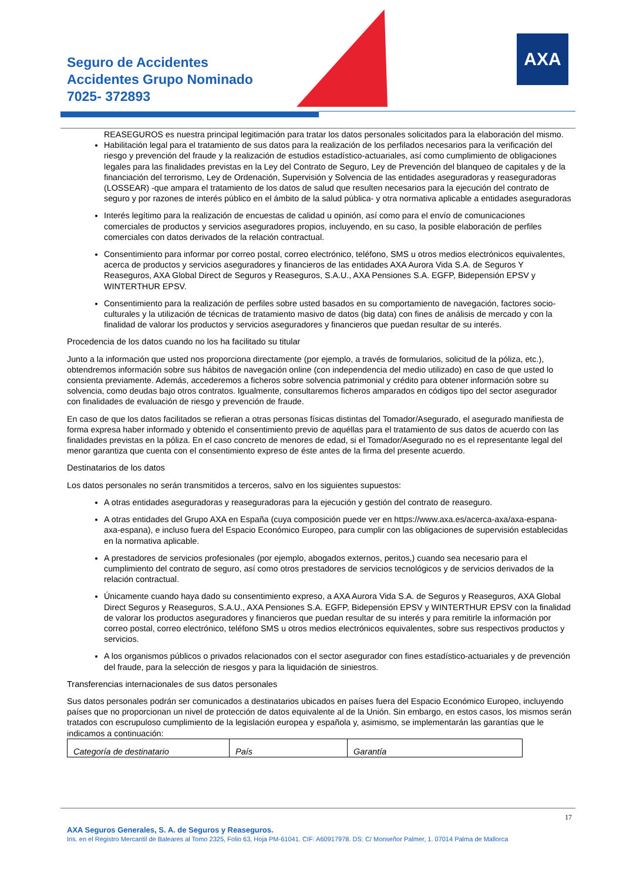Seguro de Accidentes
Accidentes Grupo Nominado
7025- 372893
AXA
REASEGUROS es nuestra principal legitimación para tratar los datos personales solicitados para la elaboración del mismo.
Habilitación legal para el tratamiento de sus datos para la realización de los perfilados necesarios para la verificación del riesgo y prevención del fraude y la realización de estudios estadístico-actuariales, así como cumplimiento de obligaciones legales para las finalidades previstas en la Ley del Contrato de Seguro, Ley de Prevención del blanqueo de capitales y de la financiación del terrorismo, Ley de Ordenación, Supervisión y Solvencia de las entidades aseguradoras y reaseguradoras (LOSSEAR) -que ampara el tratamiento de los datos de salud que resulten necesarios para la ejecución del contrato de seguro y por razones de interés público en el ámbito de la salud pública- y otra normativa aplicable a entidades aseguradoras
Interés legítimo para la realización de encuestas de calidad u opinión, así como para el envío de comunicaciones comerciales de productos y servicios aseguradores propios, incluyendo, en su caso, la posible elaboración de perfiles comerciales con datos derivados de la relación contractual.
Consentimiento para informar por correo postal, correo electrónico, teléfono, SMS u otros medios electrónicos equivalentes, acerca de productos y servicios aseguradores y financieros de las entidades AXA Aurora Vida S.A. de Seguros Y Reaseguros, AXA Global Direct de Seguros y Reaseguros, S.A.U., AXA Pensiones S.A. EGFP, Bidepensión EPSV y WINTERTHUR EPSV.
Consentimiento para la realización de perfiles sobre usted basados en su comportamiento de navegación, factores socio-culturales y la utilización de técnicas de tratamiento masivo de datos (big data) con fines de análisis de mercado y con la finalidad de valorar los productos y servicios aseguradores y financieros que puedan resultar de su interés.
Procedencia de los datos cuando no los ha facilitado su titular
Junto a la información que usted nos proporciona directamente (por ejemplo, a través de formularios, solicitud de la póliza, etc.), obtendremos información sobre sus hábitos de navegación online (con independencia del medio utilizado) en caso de que usted lo consienta previamente. Además, accederemos a ficheros sobre solvencia patrimonial y crédito para obtener información sobre su solvencia, como deudas bajo otros contratos. Igualmente, consultaremos ficheros amparados en códigos tipo del sector asegurador con finalidades de evaluación de riesgo y prevención de fraude.
En caso de que los datos facilitados se refieran a otras personas físicas distintas del Tomador/Asegurado, el asegurado manifiesta de forma expresa haber informado y obtenido el consentimiento previo de aquéllas para el tratamiento de sus datos de acuerdo con las finalidades previstas en la póliza. En el caso concreto de menores de edad, si el Tomador/Asegurado no es el representante legal del menor garantiza que cuenta con el consentimiento expreso de éste antes de la firma del presente acuerdo.
Destinatarios de los datos
Los datos personales no serán transmitidos a terceros, salvo en los siguientes supuestos:
A otras entidades aseguradoras y reaseguradoras para la ejecución y gestión del contrato de reaseguro.
A otras entidades del Grupo AXA en España (cuya composición puede ver en https://www.axa.es/acerca-axa/axa-espana-axa-espana), e incluso fuera del Espacio Económico Europeo, para cumplir con las obligaciones de supervisión establecidas en la normativa aplicable.
A prestadores de servicios profesionales (por ejemplo, abogados externos, peritos,) cuando sea necesario para el cumplimiento del contrato de seguro, así como otros prestadores de servicios tecnológicos y de servicios derivados de la relación contractual.
Únicamente cuando haya dado su consentimiento expreso, a AXA Aurora Vida S.A. de Seguros y Reaseguros, AXA Global Direct Seguros y Reaseguros, S.A.U., AXA Pensiones S.A. EGFP, Bidepensión EPSV y WINTERTHUR EPSV con la finalidad de valorar los productos aseguradores y financieros que puedan resultar de su interés y para remitirle la información por correo postal, correo electrónico, teléfono SMS u otros medios electrónicos equivalentes, sobre sus respectivos productos y servicios.
A los organismos públicos o privados relacionados con el sector asegurador con fines estadístico-actuariales y de prevención del fraude, para la selección de riesgos y para la liquidación de siniestros.
Transferencias internacionales de sus datos personales
Sus datos personales podrán ser comunicados a destinatarios ubicados en países fuera del Espacio Económico Europeo, incluyendo países que no proporcionan un nivel de protección de datos equivalente al de la Unión. Sin embargo, en estos casos, los mismos serán tratados con escrupuloso cumplimiento de la legislación europea y española y, asimismo, se implementarán las garantías que le indicamos a continuación:
| Categoría de destinatario | País | Garantía |
17
AXA Seguros Generales, S. A. de Seguros y Reaseguros.
Ins. en el Registro Mercantil de Baleares al Tomo 2325, Folio 63, Hoja PM-61041. CIF: A60917978. DS: C/ Monseñor Palmer, 1. 07014 Palma de Mallorca